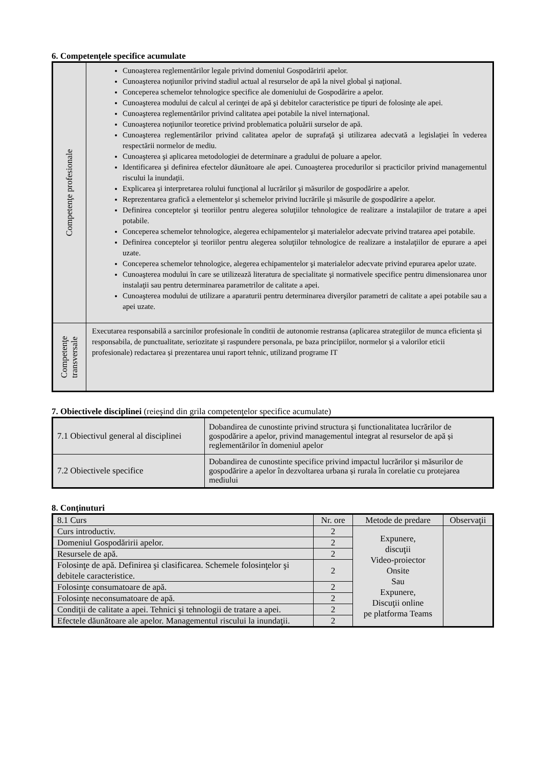6. Competenţele specifice acumulate
| Competenţe profesionale | Cunoaşterea reglementărilor legale privind domeniul Gospodăririi apelor. Cunoaşterea noţiunilor privind stadiul actual al resurselor de apă la nivel global şi naţional. Conceperea schemelor tehnologice specifice ale domeniului de Gospodărire a apelor. Cunoaşterea modului de calcul al cerinţei de apă şi debitelor caracteristice pe tipuri de folosinţe ale apei. Cunoaşterea reglementărilor privind calitatea apei potabile la nivel internaţional. Cunoaşterea noţiunilor teoretice privind problematica poluării surselor de apă. Cunoaşterea reglementărilor privind calitatea apelor de suprafaţă şi utilizarea adecvată a legislaţiei în vederea respectării normelor de mediu. Cunoaşterea şi aplicarea metodologiei de determinare a gradului de poluare a apelor. Identificarea şi definirea efectelor dăunătoare ale apei. Cunoaşterea procedurilor si practicilor privind managementul riscului la inundaţii. Explicarea şi interpretarea rolului funcţional al lucrărilor şi măsurilor de gospodărire a apelor. Reprezentarea grafică a elementelor şi schemelor privind lucrările şi măsurile de gospodărire a apelor. Definirea conceptelor şi teoriilor pentru alegerea soluţiilor tehnologice de realizare a instalaţiilor de tratare a apei potabile. Conceperea schemelor tehnologice, alegerea echipamentelor şi materialelor adecvate privind tratarea apei potabile. Definirea conceptelor şi teoriilor pentru alegerea soluţiilor tehnologice de realizare a instalaţiilor de epurare a apei uzate. Conceperea schemelor tehnologice, alegerea echipamentelor şi materialelor adecvate privind epurarea apelor uzate. Cunoaşterea modului în care se utilizează literatura de specialitate şi normativele specifice pentru dimensionarea unor instalaţii sau pentru determinarea parametrilor de calitate a apei. Cunoaşterea modului de utilizare a aparaturii pentru determinarea diverşilor parametri de calitate a apei potabile sau a apei uzate. |
| Competenţe transversale | Executarea responsabilă a sarcinilor profesionale în conditii de autonomie restransa (aplicarea strategiilor de munca eficienta și responsabila, de punctualitate, seriozitate și raspundere personala, pe baza principiilor, normelor și a valorilor eticii profesionale) redactarea și prezentarea unui raport tehnic, utilizand programe IT |
7. Obiectivele disciplinei (reieşind din grila competenţelor specifice acumulate)
| 7.1 Obiectivul general al disciplinei | Dobandirea de cunostinte privind structura și functionalitatea lucrărilor de gospodărire a apelor, privind managementul integrat al resurselor de apă și reglementărilor în domeniul apelor |
| 7.2 Obiectivele specifice | Dobandirea de cunostinte specifice privind impactul lucrărilor și măsurilor de gospodărire a apelor în dezvoltarea urbana și rurala în corelatie cu protejarea mediului |
8. Conţinuturi
| 8.1 Curs | Nr. ore | Metode de predare | Observaţii |
| --- | --- | --- | --- |
| Curs introductiv. | 2 | Expunere, discuţii Video-proiector Onsite Sau Expunere, Discuţii online pe platforma Teams | |
| Domeniul Gospodăririi apelor. | 2 | | |
| Resursele de apă. | 2 | | |
| Folosinţe de apă. Definirea şi clasificarea. Schemele folosinţelor şi debitele caracteristice. | 2 | | |
| Folosinţe consumatoare de apă. | 2 | | |
| Folosinţe neconsumatoare de apă. | 2 | | |
| Condiţii de calitate a apei. Tehnici şi tehnologii de tratare a apei. | 2 | | |
| Efectele dăunătoare ale apelor. Managementul riscului la inundaţii. | 2 | | |